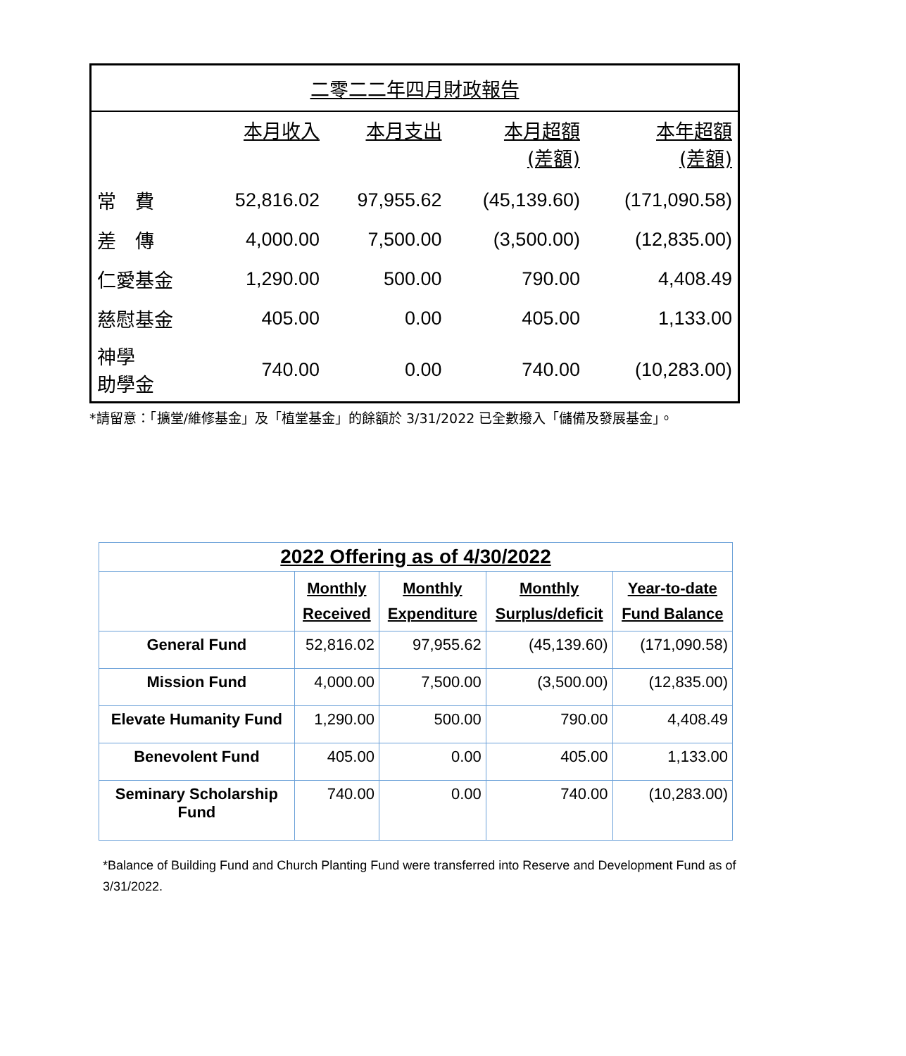| 二零二二年四月財政報告 | | | | |
| | 本月收入 | 本月支出 | 本月超額 (差額) | 本年超額 (差額) |
| 常 費 | 52,816.02 | 97,955.62 | (45,139.60) | (171,090.58) |
| 差 傳 | 4,000.00 | 7,500.00 | (3,500.00) | (12,835.00) |
| 仁愛基金 | 1,290.00 | 500.00 | 790.00 | 4,408.49 |
| 慈慰基金 | 405.00 | 0.00 | 405.00 | 1,133.00 |
| 神學 助學金 | 740.00 | 0.00 | 740.00 | (10,283.00) |
*請留意：「擴堂/維修基金」及「植堂基金」的餘額於 3/31/2022 已全數撥入「儲備及發展基金」。
| 2022 Offering as of 4/30/2022 | | | | |
| | Monthly Received | Monthly Expenditure | Monthly Surplus/deficit | Year-to-date Fund Balance |
| General Fund | 52,816.02 | 97,955.62 | (45,139.60) | (171,090.58) |
| Mission Fund | 4,000.00 | 7,500.00 | (3,500.00) | (12,835.00) |
| Elevate Humanity Fund | 1,290.00 | 500.00 | 790.00 | 4,408.49 |
| Benevolent Fund | 405.00 | 0.00 | 405.00 | 1,133.00 |
| Seminary Scholarship Fund | 740.00 | 0.00 | 740.00 | (10,283.00) |
*Balance of Building Fund and Church Planting Fund were transferred into Reserve and Development Fund as of 3/31/2022.